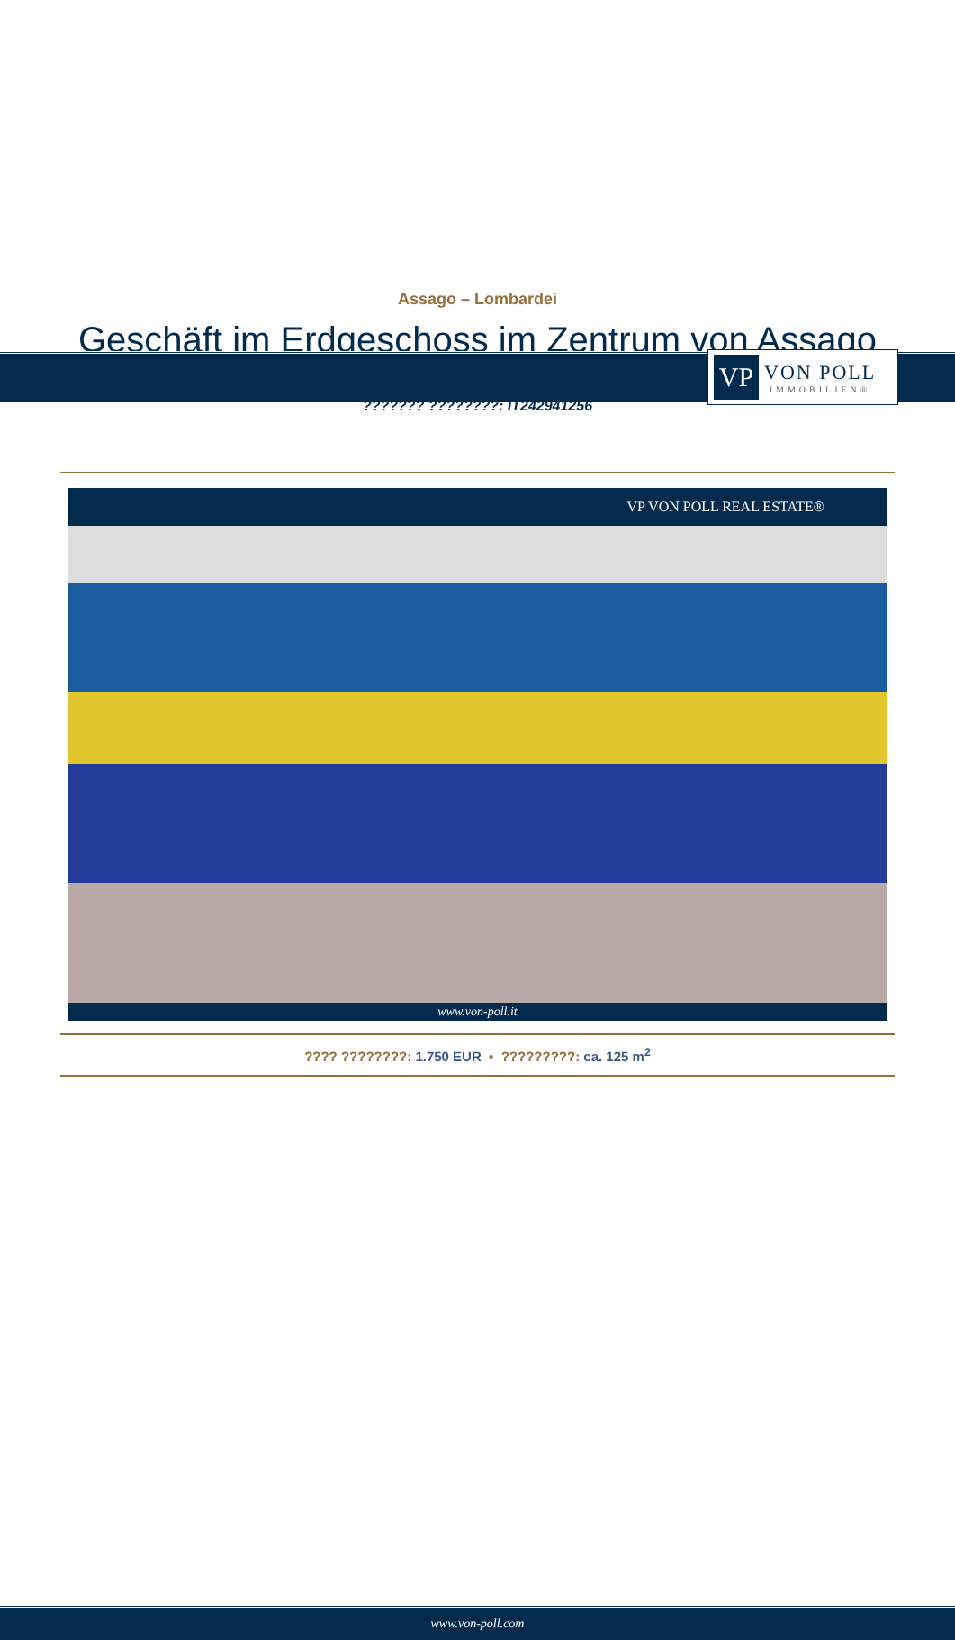VP
VON POLL
IMMOBILIEN®
Assago – Lombardei
Geschäft im Erdgeschoss im Zentrum von Assago
??????? ????????: IT242941256
VP VON POLL REAL ESTATE®
www.von-poll.it
???? ????????: 1.750 EUR • ?????????: ca. 125 m<sup>2</sup>
www.von-poll.com